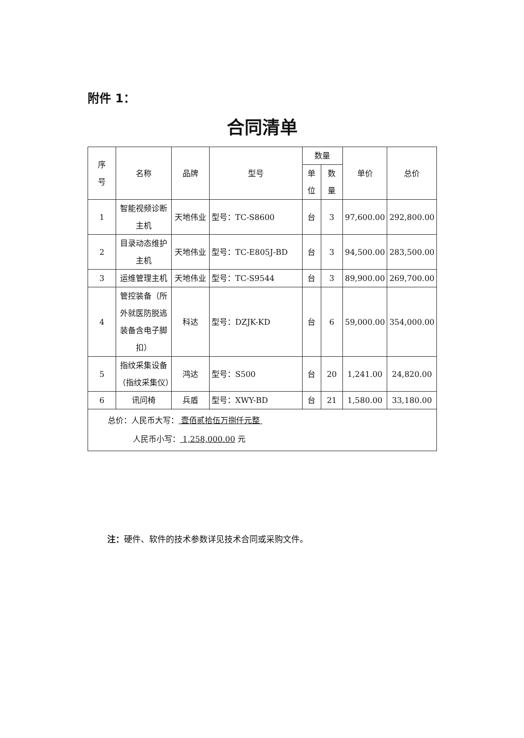附件 1：
合同清单
| 序 号 | 名称 | 品牌 | 型号 | 数量 | | 单价 | 总价 |
| --- | --- | --- | --- | --- | --- | --- | --- |
| | | | | 单 位 | 数 量 | | |
| 1 | 智能视频诊断主机 | 天地伟业 | 型号：TC-S8600 | 台 | 3 | 97,600.00 | 292,800.00 |
| 2 | 目录动态维护主机 | 天地伟业 | 型号：TC-E805J-BD | 台 | 3 | 94,500.00 | 283,500.00 |
| 3 | 运维管理主机 | 天地伟业 | 型号：TC-S9544 | 台 | 3 | 89,900.00 | 269,700.00 |
| 4 | 管控装备（所外就医防脱逃装备含电子脚扣） | 科达 | 型号：DZJK-KD | 台 | 6 | 59,000.00 | 354,000.00 |
| 5 | 指纹采集设备（指纹采集仪） | 鸿达 | 型号：S500 | 台 | 20 | 1,241.00 | 24,820.00 |
| 6 | 讯问椅 | 兵盾 | 型号：XWY-BD | 台 | 21 | 1,580.00 | 33,180.00 |
| 总价：人民币大写： 壹佰贰拾伍万捌仟元整 人民币小写： 1,258,000.00 元 | | | | | | | |
注：硬件、软件的技术参数详见技术合同或采购文件。